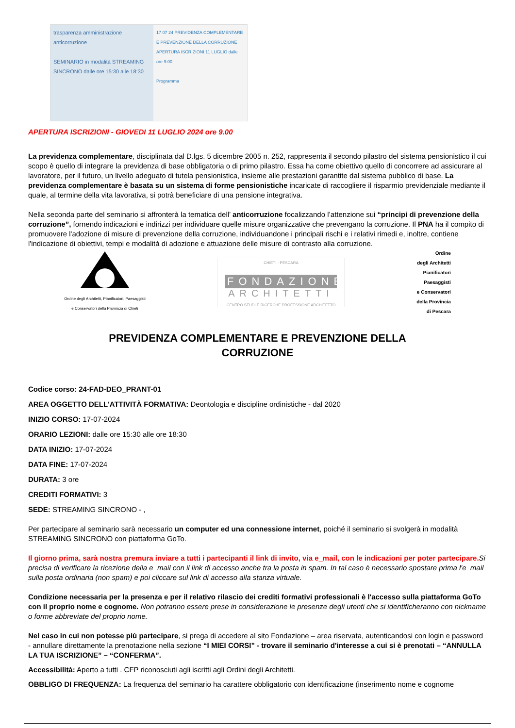trasparenza amministrazione anticorruzione
SEMINARIO in modalità STREAMING SINCRONO dalle ore 15:30 alle 18:30
17 07 24 PREVIDENZA COMPLEMENTARE E PREVENZIONE DELLA CORRUZIONE
APERTURA ISCRIZIONI 11 LUGLIO dalle ore 9:00
Programma
APERTURA ISCRIZIONI - GIOVEDI 11 LUGLIO 2024 ore 9.00
La previdenza complementare, disciplinata dal D.lgs. 5 dicembre 2005 n. 252, rappresenta il secondo pilastro del sistema pensionistico il cui scopo è quello di integrare la previdenza di base obbligatoria o di primo pilastro. Essa ha come obiettivo quello di concorrere ad assicurare al lavoratore, per il futuro, un livello adeguato di tutela pensionistica, insieme alle prestazioni garantite dal sistema pubblico di base. La previdenza complementare è basata su un sistema di forme pensionistiche incaricate di raccogliere il risparmio previdenziale mediante il quale, al termine della vita lavorativa, si potrà beneficiare di una pensione integrativa.
Nella seconda parte del seminario si affronterà la tematica dell’ anticorruzione focalizzando l’attenzione sui “principi di prevenzione della corruzione”, fornendo indicazioni e indirizzi per individuare quelle misure organizzative che prevengano la corruzione. Il PNA ha il compito di promuovere l'adozione di misure di prevenzione della corruzione, individuandone i principali rischi e i relativi rimedi e, inoltre, contiene l'indicazione di obiettivi, tempi e modalità di adozione e attuazione delle misure di contrasto alla corruzione.
Ordine degli Architetti, Pianificatori, Paesaggisti
e Conservatori della Provincia di Chieti
CHIETI - PESCARA
FONDAZIONE
ARCHITETTI
CENTRO STUDI E RICERCHE PROFESSIONE ARCHITETTO
Ordine
degli Architetti
Pianificatori
Paesaggisti
e Conservatori
della Provincia
di Pescara
PREVIDENZA COMPLEMENTARE E PREVENZIONE DELLA
CORRUZIONE
Codice corso: 24-FAD-DEO_PRANT-01
AREA OGGETTO DELL'ATTIVITÀ FORMATIVA: Deontologia e discipline ordinistiche - dal 2020
INIZIO CORSO: 17-07-2024
ORARIO LEZIONI: dalle ore 15:30 alle ore 18:30
DATA INIZIO: 17-07-2024
DATA FINE: 17-07-2024
DURATA: 3 ore
CREDITI FORMATIVI: 3
SEDE: STREAMING SINCRONO - ,
Per partecipare al seminario sarà necessario un computer ed una connessione internet, poiché il seminario si svolgerà in modalità STREAMING SINCRONO con piattaforma GoTo.
Il giorno prima, sarà nostra premura inviare a tutti i partecipanti il link di invito, via e_mail, con le indicazioni per poter partecipare. Si precisa di verificare la ricezione della e_mail con il link di accesso anche tra la posta in spam. In tal caso è necessario spostare prima l'e_mail sulla posta ordinaria (non spam) e poi cliccare sul link di accesso alla stanza virtuale.
Condizione necessaria per la presenza e per il relativo rilascio dei crediti formativi professionali è l'accesso sulla piattaforma GoTo con il proprio nome e cognome. Non potranno essere prese in considerazione le presenze degli utenti che si identificheranno con nickname o forme abbreviate del proprio nome.
Nel caso in cui non potesse più partecipare, si prega di accedere al sito Fondazione – area riservata, autenticandosi con login e password - annullare direttamente la prenotazione nella sezione “I MIEI CORSI” - trovare il seminario d'interesse a cui si è prenotati – “ANNULLA LA TUA ISCRIZIONE” – “CONFERMA”.
Accessibilità: Aperto a tutti . CFP riconosciuti agli iscritti agli Ordini degli Architetti.
OBBLIGO DI FREQUENZA: La frequenza del seminario ha carattere obbligatorio con identificazione (inserimento nome e cognome